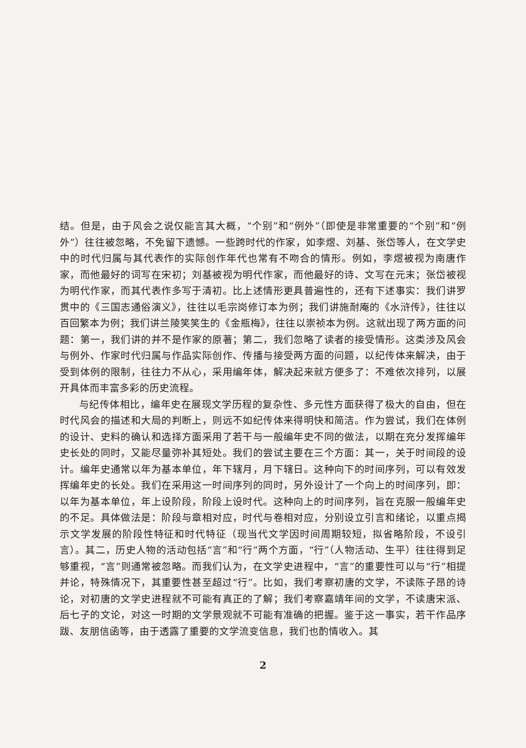结。但是，由于风会之说仅能言其大概，“个别”和“例外”（即使是非常重要的“个别”和“例外”）往往被忽略，不免留下遗憾。一些跨时代的作家，如李煜、刘基、张岱等人，在文学史中的时代归属与其代表作的实际创作年代也常有不吻合的情形。例如，李煜被视为南唐作家，而他最好的词写在宋初；刘基被视为明代作家，而他最好的诗、文写在元末；张岱被视为明代作家，而其代表作多写于清初。比上述情形更具普遍性的，还有下述事实：我们讲罗贯中的《三国志通俗演义》，往往以毛宗岗修订本为例；我们讲施耐庵的《水浒传》，往往以百回繁本为例；我们讲兰陵笑笑生的《金瓶梅》，往往以崇祯本为例。这就出现了两方面的问题：第一，我们讲的并不是作家的原著；第二，我们忽略了读者的接受情形。这类涉及风会与例外、作家时代归属与作品实际创作、传播与接受两方面的问题，以纪传体来解决，由于受到体例的限制，往往力不从心，采用编年体，解决起来就方便多了：不难依次排列，以展开具体而丰富多彩的历史流程。
与纪传体相比，编年史在展现文学历程的复杂性、多元性方面获得了极大的自由，但在时代风会的描述和大局的判断上，则远不如纪传体来得明快和简洁。作为尝试，我们在体例的设计、史料的确认和选择方面采用了若干与一般编年史不同的做法，以期在充分发挥编年史长处的同时，又能尽量弥补其短处。我们的尝试主要在三个方面：其一，关于时间段的设计。编年史通常以年为基本单位，年下辖月，月下辖日。这种向下的时间序列，可以有效发挥编年史的长处。我们在采用这一时间序列的同时，另外设计了一个向上的时间序列，即：以年为基本单位，年上设阶段，阶段上设时代。这种向上的时间序列，旨在克服一般编年史的不足。具体做法是：阶段与章相对应，时代与卷相对应，分别设立引言和绪论，以重点揭示文学发展的阶段性特征和时代特征（现当代文学因时间周期较短，拟省略阶段，不设引言）。其二，历史人物的活动包括“言”和“行”两个方面，“行”（人物活动、生平）往往得到足够重视，“言”则通常被忽略。而我们认为，在文学史进程中，“言”的重要性可以与“行”相提并论，特殊情况下，其重要性甚至超过“行”。比如，我们考察初唐的文学，不读陈子昂的诗论，对初唐的文学史进程就不可能有真正的了解；我们考察嘉靖年间的文学，不读唐宋派、后七子的文论，对这一时期的文学景观就不可能有准确的把握。鉴于这一事实，若干作品序跋、友朋信函等，由于透露了重要的文学流变信息，我们也酌情收入。其
2